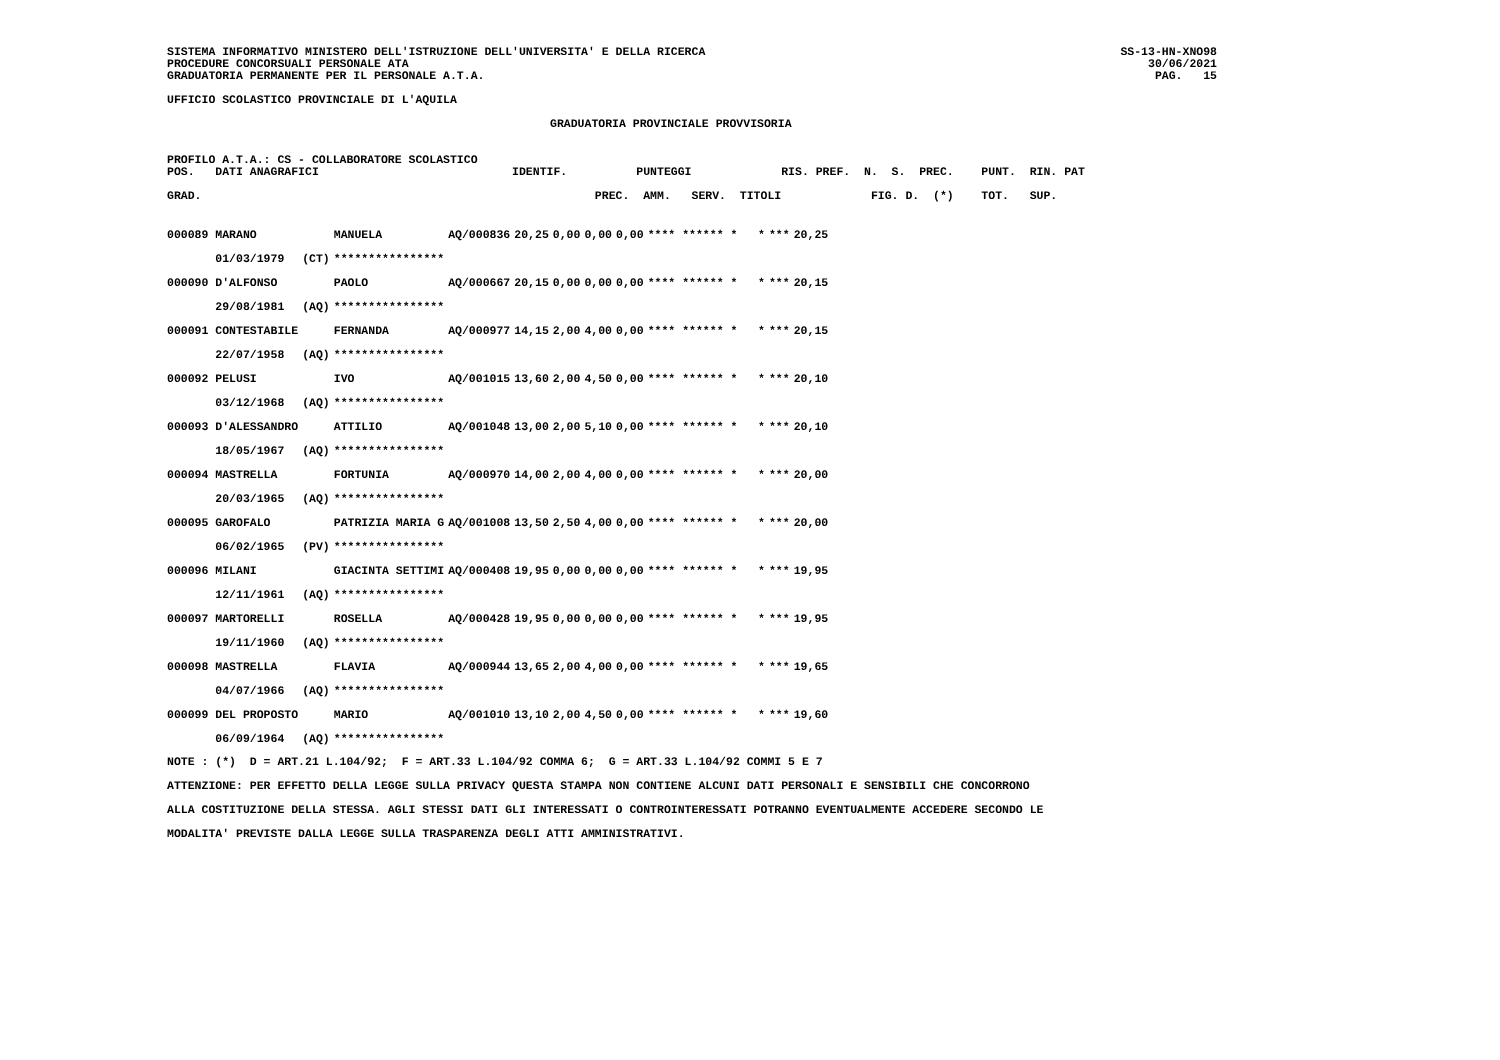SISTEMA INFORMATIVO MINISTERO DELL'ISTRUZIONE DELL'UNIVERSITA' E DELLA RICERCA
PROCEDURE CONCORSUALI PERSONALE ATA
GRADUATORIA PERMANENTE PER IL PERSONALE A.T.A.
SS-13-HN-XNO98
30/06/2021
PAG.   15
UFFICIO SCOLASTICO PROVINCIALE DI L'AQUILA
GRADUATORIA PROVINCIALE PROVVISORIA
PROFILO A.T.A.: CS - COLLABORATORE SCOLASTICO
POS.   DATI ANAGRAFICI                            IDENTIF.          PUNTEGGI             RIS. PREF.  N.  S.  PREC.    PUNT.  RIN. PAT

GRAD.                                                         PREC.  AMM.   SERV.  TITOLI             FIG. D.  (*)    TOT.   SUP.
| 000089 MARANO | | MANUELA | AQ/000836 | 20,25 | 0,00 | 0,00 | 0,00 | **** ****** * * | *** | 20,25 |
| 01/03/1979 | (CT) | **************** | | | | | | | | |
| 000090 D'ALFONSO | | PAOLO | AQ/000667 | 20,15 | 0,00 | 0,00 | 0,00 | **** ****** * * | *** | 20,15 |
| 29/08/1981 | (AQ) | **************** | | | | | | | | |
| 000091 CONTESTABILE | | FERNANDA | AQ/000977 | 14,15 | 2,00 | 4,00 | 0,00 | **** ****** * * | *** | 20,15 |
| 22/07/1958 | (AQ) | **************** | | | | | | | | |
| 000092 PELUSI | | IVO | AQ/001015 | 13,60 | 2,00 | 4,50 | 0,00 | **** ****** * * | *** | 20,10 |
| 03/12/1968 | (AQ) | **************** | | | | | | | | |
| 000093 D'ALESSANDRO | | ATTILIO | AQ/001048 | 13,00 | 2,00 | 5,10 | 0,00 | **** ****** * * | *** | 20,10 |
| 18/05/1967 | (AQ) | **************** | | | | | | | | |
| 000094 MASTRELLA | | FORTUNIA | AQ/000970 | 14,00 | 2,00 | 4,00 | 0,00 | **** ****** * * | *** | 20,00 |
| 20/03/1965 | (AQ) | **************** | | | | | | | | |
| 000095 GAROFALO | | PATRIZIA MARIA G | AQ/001008 | 13,50 | 2,50 | 4,00 | 0,00 | **** ****** * * | *** | 20,00 |
| 06/02/1965 | (PV) | **************** | | | | | | | | |
| 000096 MILANI | | GIACINTA SETTIMI | AQ/000408 | 19,95 | 0,00 | 0,00 | 0,00 | **** ****** * * | *** | 19,95 |
| 12/11/1961 | (AQ) | **************** | | | | | | | | |
| 000097 MARTORELLI | | ROSELLA | AQ/000428 | 19,95 | 0,00 | 0,00 | 0,00 | **** ****** * * | *** | 19,95 |
| 19/11/1960 | (AQ) | **************** | | | | | | | | |
| 000098 MASTRELLA | | FLAVIA | AQ/000944 | 13,65 | 2,00 | 4,00 | 0,00 | **** ****** * * | *** | 19,65 |
| 04/07/1966 | (AQ) | **************** | | | | | | | | |
| 000099 DEL PROPOSTO | | MARIO | AQ/001010 | 13,10 | 2,00 | 4,50 | 0,00 | **** ****** * * | *** | 19,60 |
| 06/09/1964 | (AQ) | **************** | | | | | | | | |
NOTE : (*)  D = ART.21 L.104/92;  F = ART.33 L.104/92 COMMA 6;  G = ART.33 L.104/92 COMMI 5 E 7
ATTENZIONE: PER EFFETTO DELLA LEGGE SULLA PRIVACY QUESTA STAMPA NON CONTIENE ALCUNI DATI PERSONALI E SENSIBILI CHE CONCORRONO
ALLA COSTITUZIONE DELLA STESSA. AGLI STESSI DATI GLI INTERESSATI O CONTROINTERESSATI POTRANNO EVENTUALMENTE ACCEDERE SECONDO LE
MODALITA' PREVISTE DALLA LEGGE SULLA TRASPARENZA DEGLI ATTI AMMINISTRATIVI.